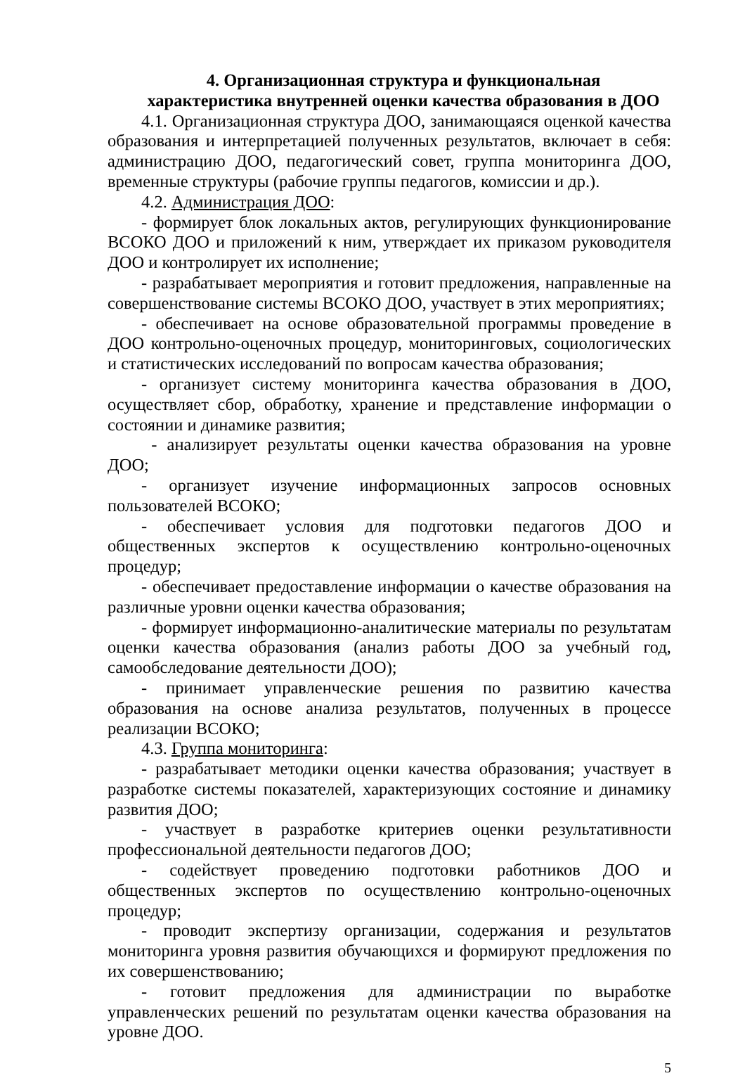4. Организационная структура и функциональная
характеристика внутренней оценки качества образования в ДОО
4.1. Организационная структура ДОО, занимающаяся оценкой качества образования и интерпретацией полученных результатов, включает в себя: администрацию ДОО, педагогический совет, группа мониторинга ДОО, временные структуры (рабочие группы педагогов, комиссии и др.).
4.2. Администрация ДОО:
- формирует блок локальных актов, регулирующих функционирование ВСОКО ДОО и приложений к ним, утверждает их приказом руководителя ДОО и контролирует их исполнение;
- разрабатывает мероприятия и готовит предложения, направленные на совершенствование системы ВСОКО ДОО, участвует в этих мероприятиях;
- обеспечивает на основе образовательной программы проведение в ДОО контрольно-оценочных процедур, мониторинговых, социологических и статистических исследований по вопросам качества образования;
- организует систему мониторинга качества образования в ДОО, осуществляет сбор, обработку, хранение и представление информации о состоянии и динамике развития;
- анализирует результаты оценки качества образования на уровне ДОО;
- организует изучение информационных запросов основных пользователей ВСОКО;
- обеспечивает условия для подготовки педагогов ДОО и общественных экспертов к осуществлению контрольно-оценочных процедур;
- обеспечивает предоставление информации о качестве образования на различные уровни оценки качества образования;
- формирует информационно-аналитические материалы по результатам оценки качества образования (анализ работы ДОО за учебный год, самообследование деятельности ДОО);
- принимает управленческие решения по развитию качества образования на основе анализа результатов, полученных в процессе реализации ВСОКО;
4.3. Группа мониторинга:
- разрабатывает методики оценки качества образования; участвует в разработке системы показателей, характеризующих состояние и динамику развития ДОО;
- участвует в разработке критериев оценки результативности профессиональной деятельности педагогов ДОО;
- содействует проведению подготовки работников ДОО и общественных экспертов по осуществлению контрольно-оценочных процедур;
- проводит экспертизу организации, содержания и результатов мониторинга уровня развития обучающихся и формируют предложения по их совершенствованию;
- готовит предложения для администрации по выработке управленческих решений по результатам оценки качества образования на уровне ДОО.
5